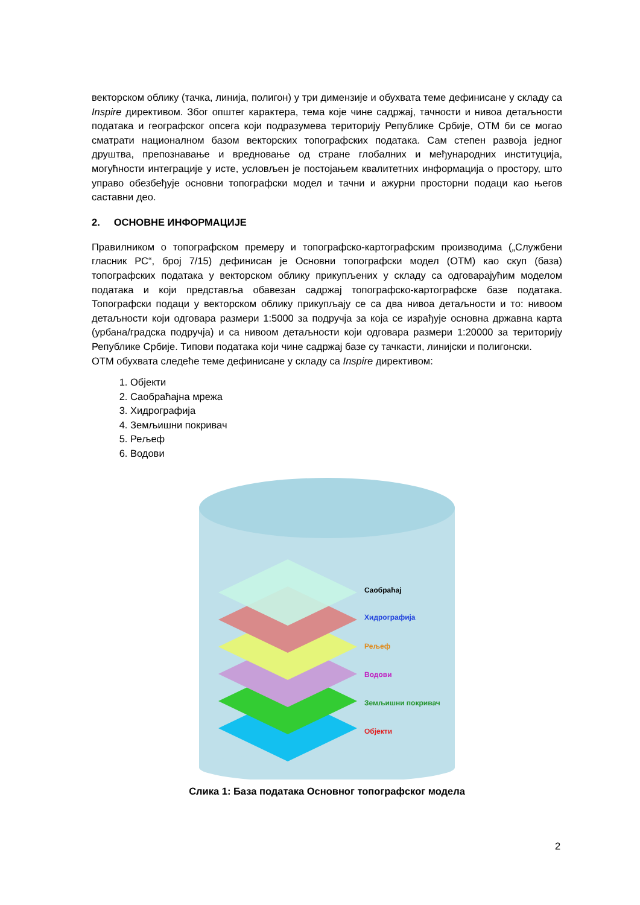векторском облику (тачка, линија, полигон) у три димензије и обухвата теме дефинисане у складу са Inspire директивом. Због општег карактера, тема које чине садржај, тачности и нивоа детаљности података и географског опсега који подразумева територију Републике Србије, ОТМ би се могао сматрати националном базом векторских топографских података. Сам степен развоја једног друштва, препознавање и вредновање од стране глобалних и међународних институција, могућности интеграције у исте, условљен је постојањем квалитетних информација о простору, што управо обезбеђује основни топографски модел и тачни и ажурни просторни подаци као његов саставни део.
2. ОСНОВНЕ ИНФОРМАЦИЈЕ
Правилником о топографском премеру и топографско-картографским производима („Службени гласник РС“, број 7/15) дефинисан је Основни топографски модел (ОТМ) као скуп (база) топографских података у векторском облику прикупљених у складу са одговарајућим моделом података и који представља обавезан садржај топографско-картографске базе података. Топографски подаци у векторском облику прикупљају се са два нивоа детаљности и то: нивоом детаљности који одговара размери 1:5000 за подручја за која се израђује основна државна карта (урбана/градска подручја) и са нивоом детаљности који одговара размери 1:20000 за територију Републике Србије. Типови података који чине садржај базе су тачкасти, линијски и полигонски.
ОТМ обухвата следеће теме дефинисане у складу са Inspire директивом:
1. Објекти
2. Саобраћајна мрежа
3. Хидрографија
4. Земљишни покривач
5. Рељеф
6. Водови
Саобраћај
Хидрографија
Рељеф
Водови
Земљишни покривач
Објекти
Слика 1: База података Основног топографског модела
2